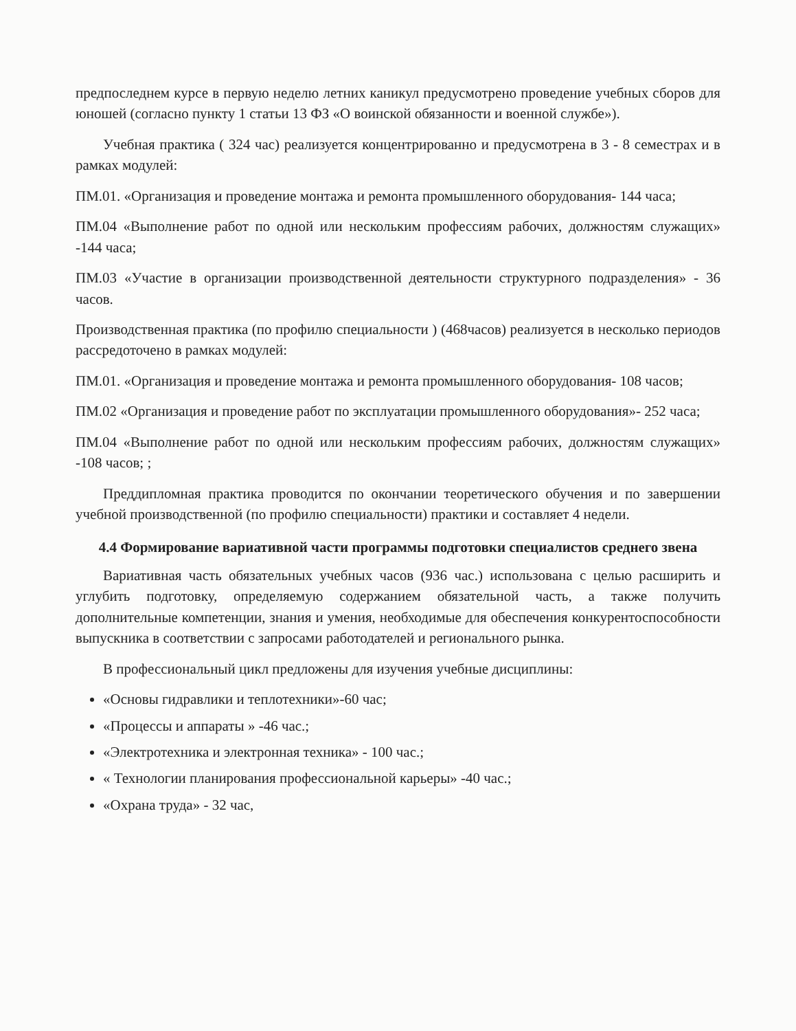предпоследнем курсе в первую неделю летних каникул предусмотрено проведение учебных сборов для юношей (согласно пункту 1 статьи 13 ФЗ «О воинской обязанности и военной службе»).
Учебная практика ( 324 час) реализуется концентрированно и предусмотрена в 3 - 8 семестрах и в рамках модулей:
ПМ.01. «Организация и проведение монтажа и ремонта промышленного оборудования- 144 часа;
ПМ.04 «Выполнение работ по одной или нескольким профессиям рабочих, должностям служащих» -144 часа;
ПМ.03 «Участие в организации производственной деятельности структурного подразделения» - 36 часов.
Производственная практика (по профилю специальности ) (468часов) реализуется в несколько периодов рассредоточено в рамках модулей:
ПМ.01. «Организация и проведение монтажа и ремонта промышленного оборудования- 108 часов;
ПМ.02 «Организация и проведение работ по эксплуатации промышленного оборудования»- 252 часа;
ПМ.04 «Выполнение работ по одной или нескольким профессиям рабочих, должностям служащих» -108 часов; ;
Преддипломная практика проводится по окончании теоретического обучения и по завершении учебной производственной (по профилю специальности) практики и составляет 4 недели.
4.4 Формирование вариативной части программы подготовки специалистов среднего звена
Вариативная часть обязательных учебных часов (936 час.) использована с целью расширить и углубить подготовку, определяемую содержанием обязательной часть, а также получить дополнительные компетенции, знания и умения, необходимые для обеспечения конкурентоспособности выпускника в соответствии с запросами работодателей и регионального рынка.
В профессиональный цикл предложены для изучения учебные дисциплины:
«Основы гидравлики и теплотехники»-60 час;
«Процессы и аппараты » -46 час.;
«Электротехника и электронная техника» - 100 час.;
« Технологии планирования профессиональной карьеры» -40 час.;
«Охрана труда» - 32 час,